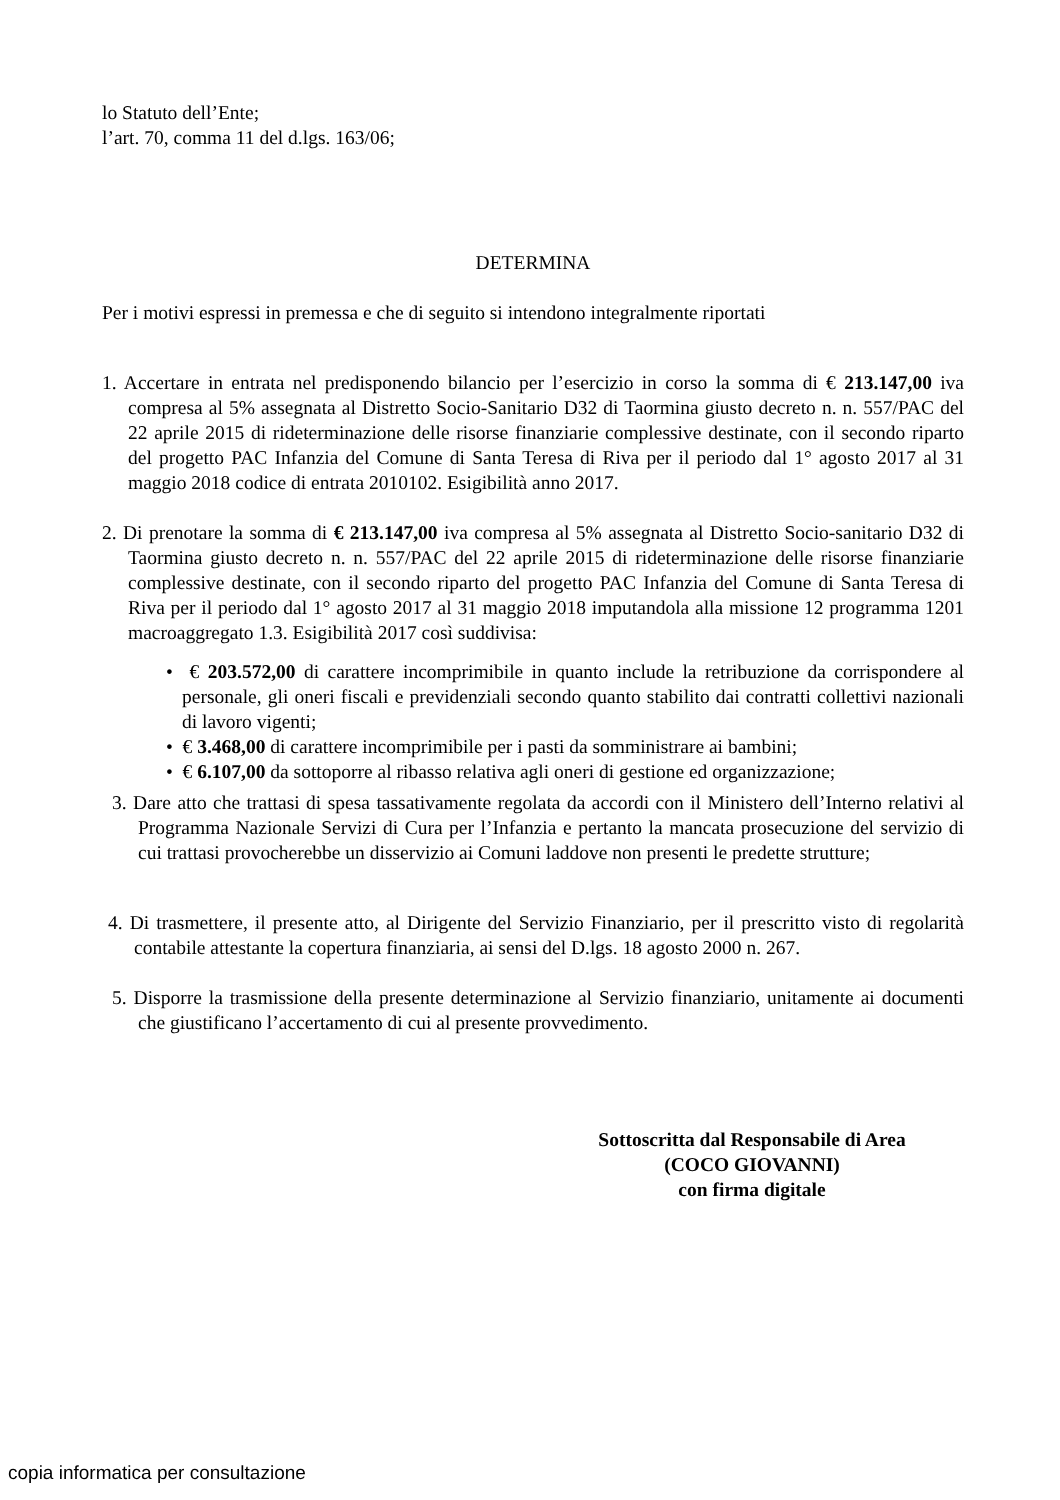lo Statuto dell’Ente;
l’art. 70, comma 11 del d.lgs. 163/06;
DETERMINA
Per i motivi espressi in premessa e che di seguito si intendono integralmente riportati
1. Accertare in entrata nel predisponendo bilancio per l’esercizio in corso la somma di € 213.147,00 iva compresa al 5% assegnata al Distretto Socio-Sanitario D32 di Taormina giusto decreto n. n. 557/PAC del 22 aprile 2015 di rideterminazione delle risorse finanziarie complessive destinate, con il secondo riparto del progetto PAC Infanzia del Comune di Santa Teresa di Riva per il periodo dal 1° agosto 2017 al 31 maggio 2018 codice di entrata 2010102. Esigibilità anno 2017.
2. Di prenotare la somma di € 213.147,00 iva compresa al 5% assegnata al Distretto Socio-sanitario D32 di Taormina giusto decreto n. n. 557/PAC del 22 aprile 2015 di rideterminazione delle risorse finanziarie complessive destinate, con il secondo riparto del progetto PAC Infanzia del Comune di Santa Teresa di Riva per il periodo dal 1° agosto 2017 al 31 maggio 2018 imputandola alla missione 12 programma 1201 macroaggregato 1.3. Esigibilità 2017 così suddivisa:
• € 203.572,00 di carattere incomprimibile in quanto include la retribuzione da corrispondere al personale, gli oneri fiscali e previdenziali secondo quanto stabilito dai contratti collettivi nazionali di lavoro vigenti;
• € 3.468,00 di carattere incomprimibile per i pasti da somministrare ai bambini;
• € 6.107,00 da sottoporre al ribasso relativa agli oneri di gestione ed organizzazione;
3. Dare atto che trattasi di spesa tassativamente regolata da accordi con il Ministero dell’Interno relativi al Programma Nazionale Servizi di Cura per l’Infanzia e pertanto la mancata prosecuzione del servizio di cui trattasi provocherebbe un disservizio ai Comuni laddove non presenti le predette strutture;
4. Di trasmettere, il presente atto, al Dirigente del Servizio Finanziario, per il prescritto visto di regolarità contabile attestante la copertura finanziaria, ai sensi del D.lgs. 18 agosto 2000 n. 267.
5. Disporre la trasmissione della presente determinazione al Servizio finanziario, unitamente ai documenti che giustificano l’accertamento di cui al presente provvedimento.
Sottoscritta dal Responsabile di Area
(COCO GIOVANNI)
con firma digitale
copia informatica per consultazione